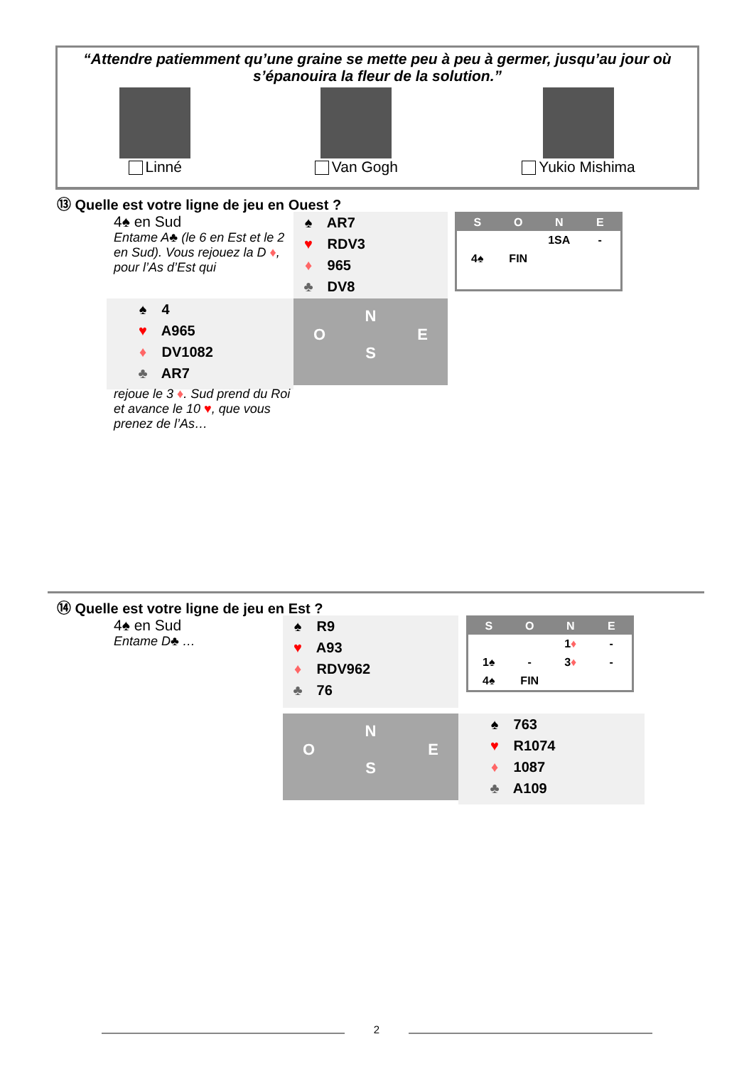“Attendre patiemment qu’une graine se mette peu à peu à germer, jusqu’au jour où s’épanouira la fleur de la solution.”
Linné Van Gogh Yukio Mishima
⑬ Quelle est votre ligne de jeu en Ouest ?
4♠ en Sud
Entame A♣ (le 6 en Est et le 2 en Sud). Vous rejouez la D ♦, pour l’As d’Est qui
♠ AR7
♥ RDV3
♦ 965
♣ DV8
| S | O | N | E |
| --- | --- | --- | --- |
| | | 1SA | - |
| 4♠ | FIN | | |
♠ 4
♥ A965
♦ DV1082
♣ AR7
N
O E
S
rejoue le 3 ♦. Sud prend du Roi et avance le 10 ♥, que vous prenez de l’As…
⑭ Quelle est votre ligne de jeu en Est ?
4♠ en Sud
Entame D♣ …
♠ R9
♥ A93
♦ RDV962
♣ 76
| S | O | N | E |
| --- | --- | --- | --- |
| | | 1 ♦ | - |
| 1♠ | - | 3 ♦ | - |
| 4♠ | FIN | | |
N
O E
S
♠ 763
♥ R1074
♦ 1087
♣ A109
2